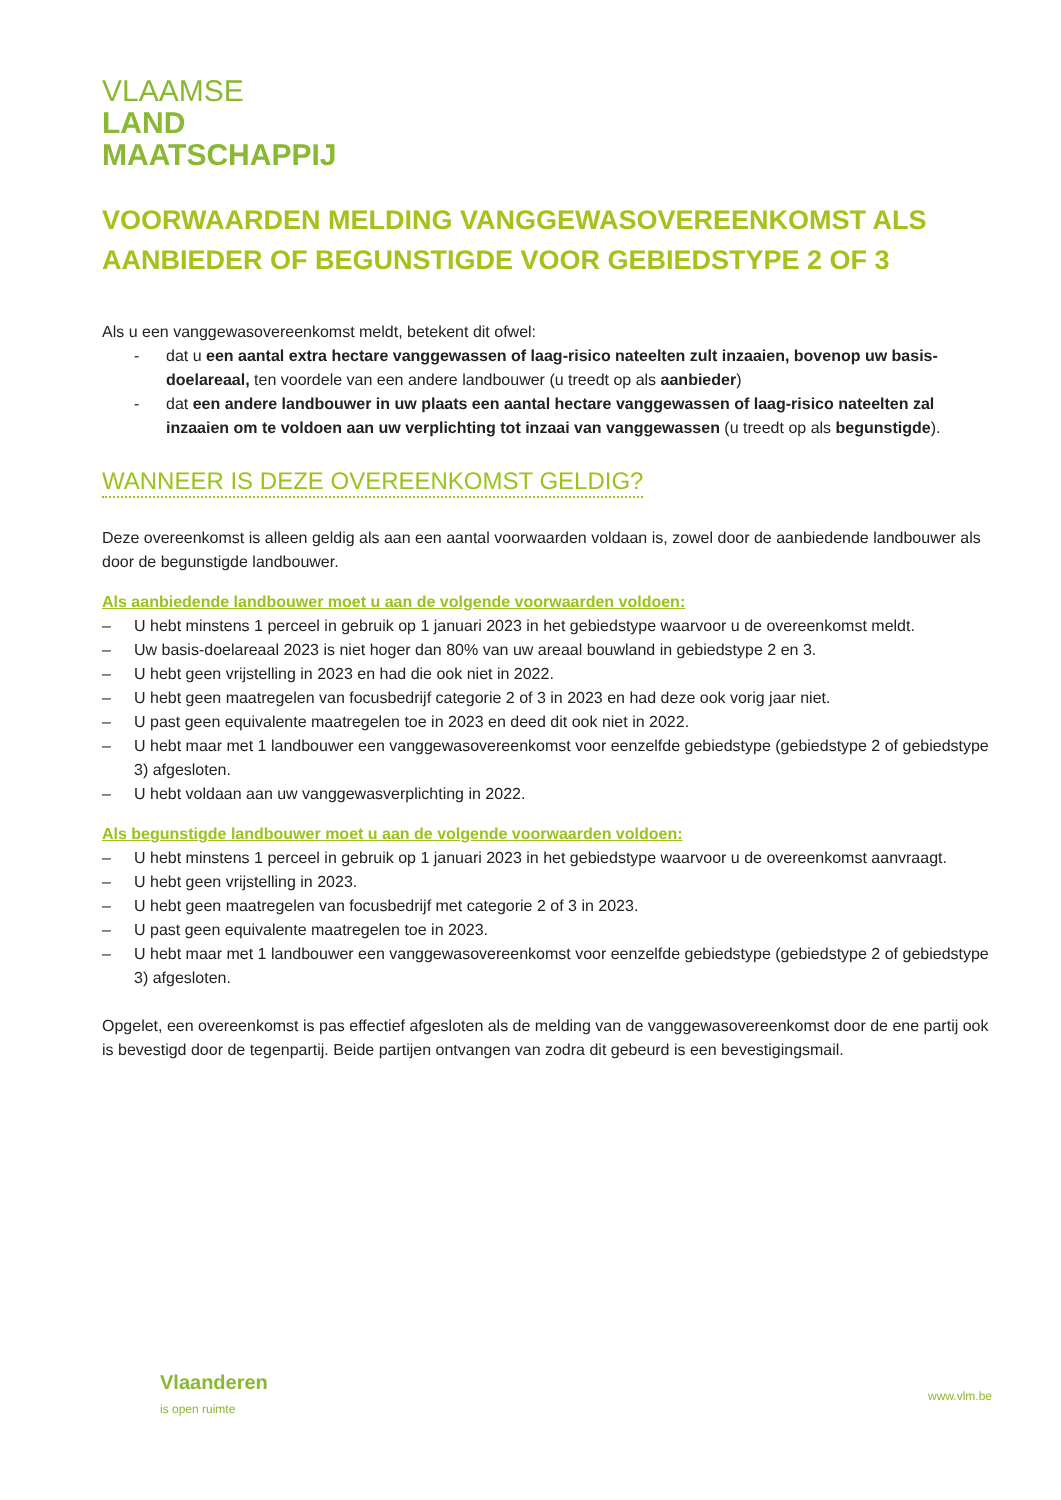VLAAMSE
LAND
MAATSCHAPPIJ
VOORWAARDEN MELDING VANGGEWASOVEREENKOMST ALS AANBIEDER OF BEGUNSTIGDE VOOR GEBIEDSTYPE 2 OF 3
Als u een vanggewasovereenkomst meldt, betekent dit ofwel:
- dat u een aantal extra hectare vanggewassen of laag-risico nateelten zult inzaaien, bovenop uw basis-doelareaal, ten voordele van een andere landbouwer (u treedt op als aanbieder)
- dat een andere landbouwer in uw plaats een aantal hectare vanggewassen of laag-risico nateelten zal inzaaien om te voldoen aan uw verplichting tot inzaai van vanggewassen (u treedt op als begunstigde).
WANNEER IS DEZE OVEREENKOMST GELDIG?
Deze overeenkomst is alleen geldig als aan een aantal voorwaarden voldaan is, zowel door de aanbiedende landbouwer als door de begunstigde landbouwer.
Als aanbiedende landbouwer moet u aan de volgende voorwaarden voldoen:
– U hebt minstens 1 perceel in gebruik op 1 januari 2023 in het gebiedstype waarvoor u de overeenkomst meldt.
– Uw basis-doelareaal 2023 is niet hoger dan 80% van uw areaal bouwland in gebiedstype 2 en 3.
– U hebt geen vrijstelling in 2023 en had die ook niet in 2022.
– U hebt geen maatregelen van focusbedrijf categorie 2 of 3 in 2023 en had deze ook vorig jaar niet.
– U past geen equivalente maatregelen toe in 2023 en deed dit ook niet in 2022.
– U hebt maar met 1 landbouwer een vanggewasovereenkomst voor eenzelfde gebiedstype (gebiedstype 2 of gebiedstype 3) afgesloten.
– U hebt voldaan aan uw vanggewasverplichting in 2022.
Als begunstigde landbouwer moet u aan de volgende voorwaarden voldoen:
– U hebt minstens 1 perceel in gebruik op 1 januari 2023 in het gebiedstype waarvoor u de overeenkomst aanvraagt.
– U hebt geen vrijstelling in 2023.
– U hebt geen maatregelen van focusbedrijf met categorie 2 of 3 in 2023.
– U past geen equivalente maatregelen toe in 2023.
– U hebt maar met 1 landbouwer een vanggewasovereenkomst voor eenzelfde gebiedstype (gebiedstype 2 of gebiedstype 3) afgesloten.
Opgelet, een overeenkomst is pas effectief afgesloten als de melding van de vanggewasovereenkomst door de ene partij ook is bevestigd door de tegenpartij. Beide partijen ontvangen van zodra dit gebeurd is een bevestigingsmail.
Vlaanderen
is open ruimte
www.vlm.be